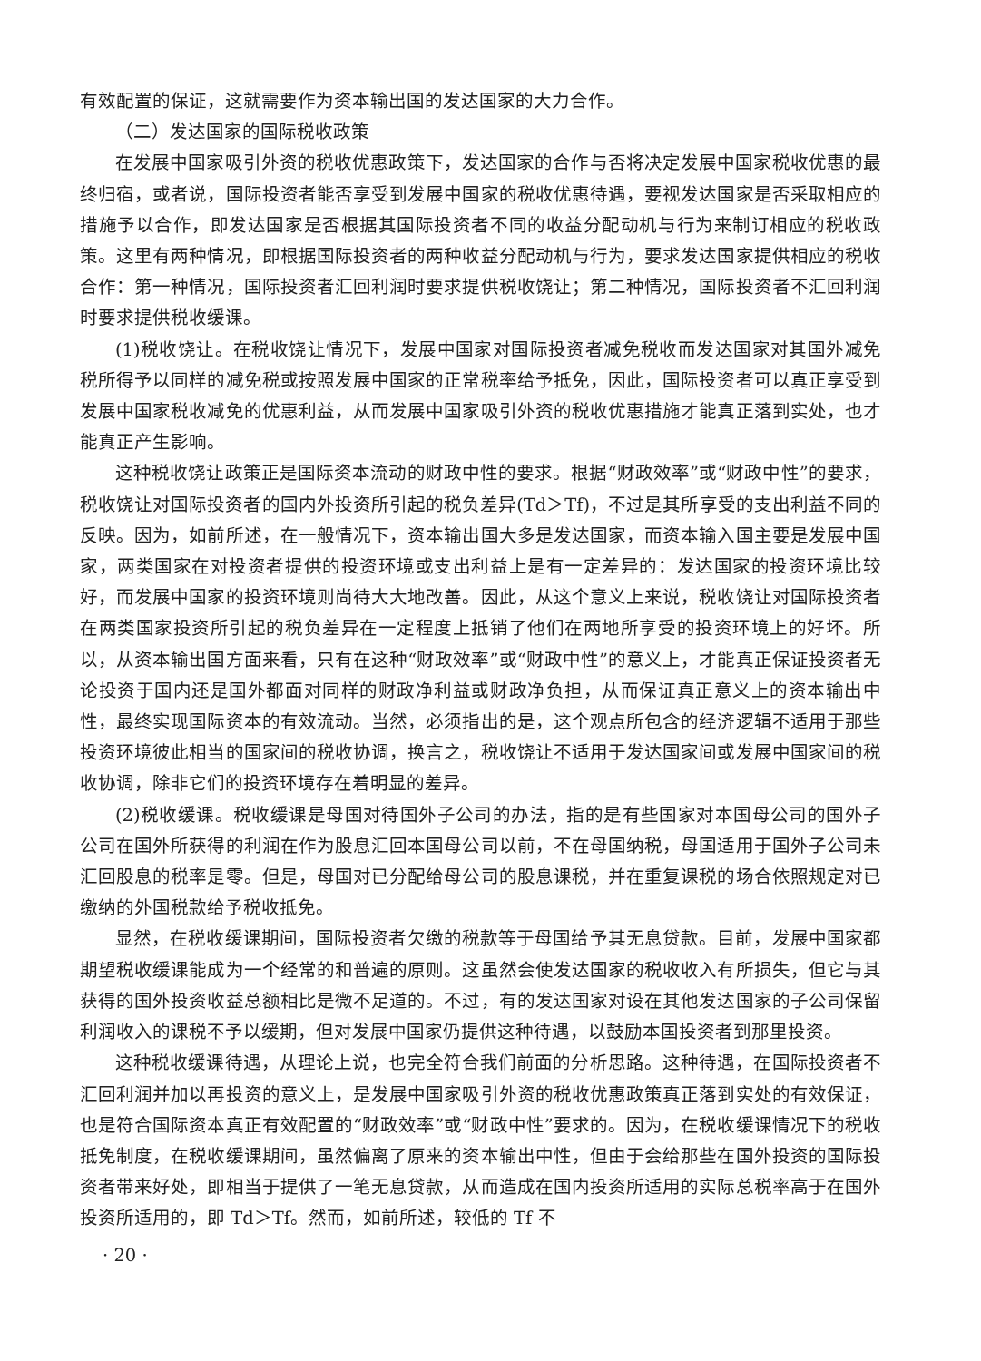有效配置的保证，这就需要作为资本输出国的发达国家的大力合作。
（二）发达国家的国际税收政策
在发展中国家吸引外资的税收优惠政策下，发达国家的合作与否将决定发展中国家税收优惠的最终归宿，或者说，国际投资者能否享受到发展中国家的税收优惠待遇，要视发达国家是否采取相应的措施予以合作，即发达国家是否根据其国际投资者不同的收益分配动机与行为来制订相应的税收政策。这里有两种情况，即根据国际投资者的两种收益分配动机与行为，要求发达国家提供相应的税收合作：第一种情况，国际投资者汇回利润时要求提供税收饶让；第二种情况，国际投资者不汇回利润时要求提供税收缓课。
(1)税收饶让。在税收饶让情况下，发展中国家对国际投资者减免税收而发达国家对其国外减免税所得予以同样的减免税或按照发展中国家的正常税率给予抵免，因此，国际投资者可以真正享受到发展中国家税收减免的优惠利益，从而发展中国家吸引外资的税收优惠措施才能真正落到实处，也才能真正产生影响。
这种税收饶让政策正是国际资本流动的财政中性的要求。根据“财政效率”或“财政中性”的要求，税收饶让对国际投资者的国内外投资所引起的税负差异(Td＞Tf)，不过是其所享受的支出利益不同的反映。因为，如前所述，在一般情况下，资本输出国大多是发达国家，而资本输入国主要是发展中国家，两类国家在对投资者提供的投资环境或支出利益上是有一定差异的：发达国家的投资环境比较好，而发展中国家的投资环境则尚待大大地改善。因此，从这个意义上来说，税收饶让对国际投资者在两类国家投资所引起的税负差异在一定程度上抵销了他们在两地所享受的投资环境上的好坏。所以，从资本输出国方面来看，只有在这种“财政效率”或“财政中性”的意义上，才能真正保证投资者无论投资于国内还是国外都面对同样的财政净利益或财政净负担，从而保证真正意义上的资本输出中性，最终实现国际资本的有效流动。当然，必须指出的是，这个观点所包含的经济逻辑不适用于那些投资环境彼此相当的国家间的税收协调，换言之，税收饶让不适用于发达国家间或发展中国家间的税收协调，除非它们的投资环境存在着明显的差异。
(2)税收缓课。税收缓课是母国对待国外子公司的办法，指的是有些国家对本国母公司的国外子公司在国外所获得的利润在作为股息汇回本国母公司以前，不在母国纳税，母国适用于国外子公司未汇回股息的税率是零。但是，母国对已分配给母公司的股息课税，并在重复课税的场合依照规定对已缴纳的外国税款给予税收抵免。
显然，在税收缓课期间，国际投资者欠缴的税款等于母国给予其无息贷款。目前，发展中国家都期望税收缓课能成为一个经常的和普遍的原则。这虽然会使发达国家的税收收入有所损失，但它与其获得的国外投资收益总额相比是微不足道的。不过，有的发达国家对设在其他发达国家的子公司保留利润收入的课税不予以缓期，但对发展中国家仍提供这种待遇，以鼓励本国投资者到那里投资。
这种税收缓课待遇，从理论上说，也完全符合我们前面的分析思路。这种待遇，在国际投资者不汇回利润并加以再投资的意义上，是发展中国家吸引外资的税收优惠政策真正落到实处的有效保证，也是符合国际资本真正有效配置的“财政效率”或“财政中性”要求的。因为，在税收缓课情况下的税收抵免制度，在税收缓课期间，虽然偏离了原来的资本输出中性，但由于会给那些在国外投资的国际投资者带来好处，即相当于提供了一笔无息贷款，从而造成在国内投资所适用的实际总税率高于在国外投资所适用的，即 Td＞Tf。然而，如前所述，较低的 Tf 不
· 20 ·